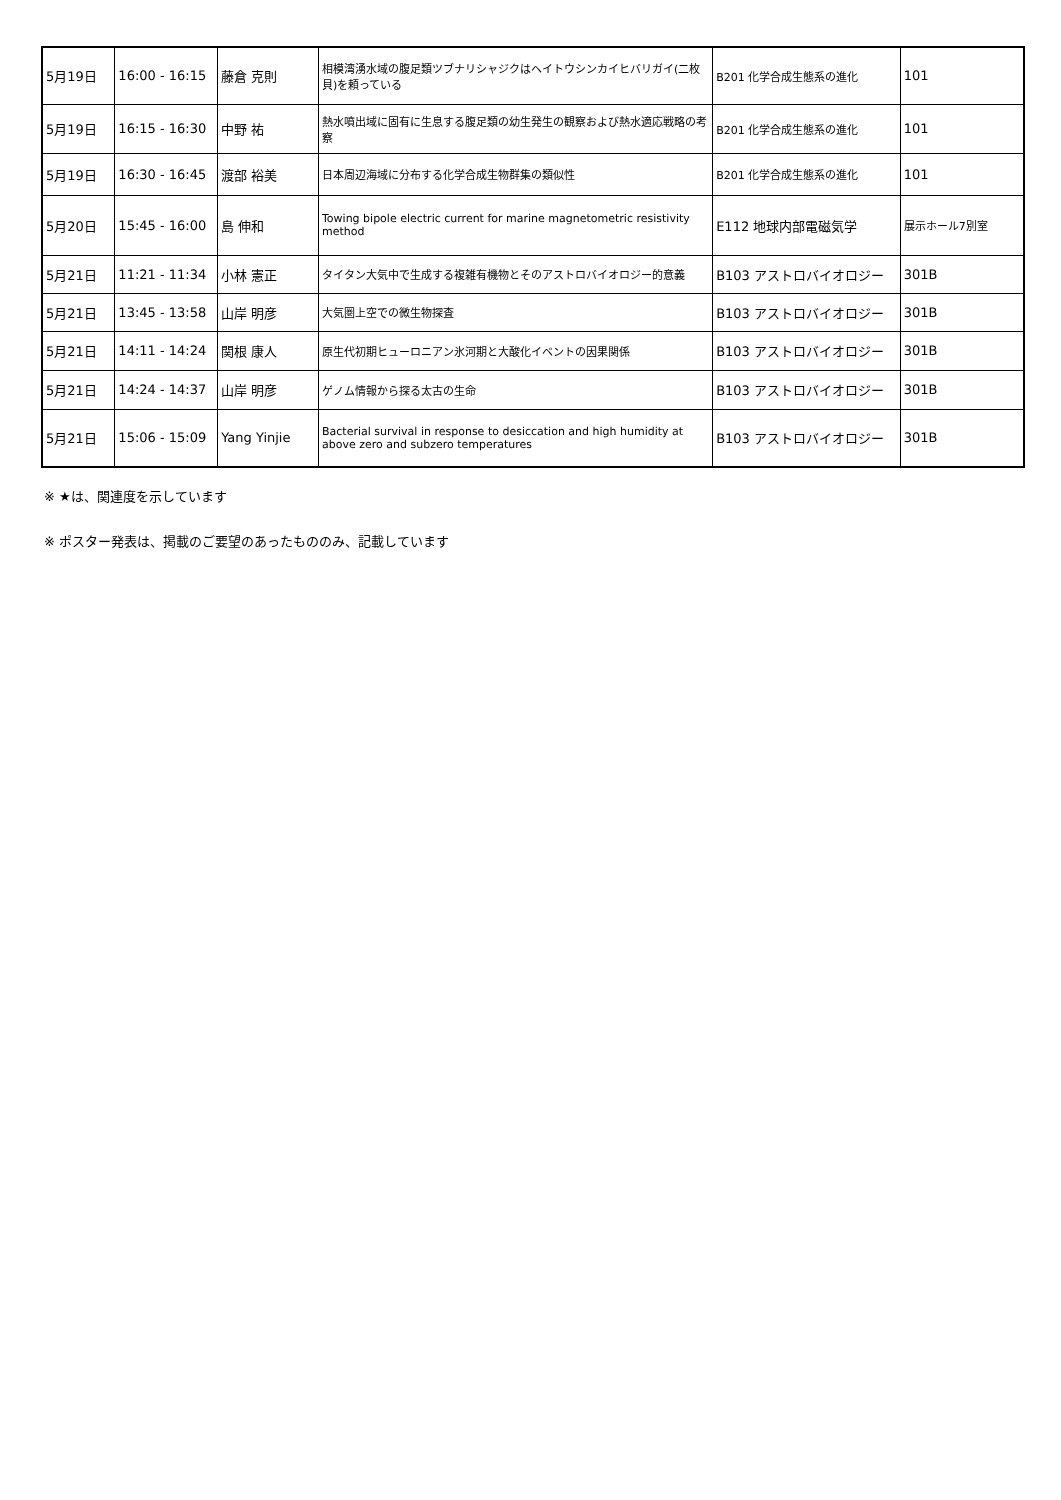| 5月19日 | 16:00 - 16:15 | 藤倉 克則 | 相模湾湧水域の腹足類ツブナリシャジクはヘイトウシンカイヒバリガイ(二枚貝)を頼っている | B201 化学合成生態系の進化 | 101 |
| 5月19日 | 16:15 - 16:30 | 中野 祐 | 熱水噴出域に固有に生息する腹足類の幼生発生の観察および熱水適応戦略の考察 | B201 化学合成生態系の進化 | 101 |
| 5月19日 | 16:30 - 16:45 | 渡部 裕美 | 日本周辺海域に分布する化学合成生物群集の類似性 | B201 化学合成生態系の進化 | 101 |
| 5月20日 | 15:45 - 16:00 | 島 伸和 | Towing bipole electric current for marine magnetometric resistivity method | E112 地球内部電磁気学 | 展示ホール7別室 |
| 5月21日 | 11:21 - 11:34 | 小林 憲正 | タイタン大気中で生成する複雑有機物とそのアストロバイオロジー的意義 | B103 アストロバイオロジー | 301B |
| 5月21日 | 13:45 - 13:58 | 山岸 明彦 | 大気圏上空での微生物探査 | B103 アストロバイオロジー | 301B |
| 5月21日 | 14:11 - 14:24 | 関根 康人 | 原生代初期ヒューロニアン氷河期と大酸化イベントの因果関係 | B103 アストロバイオロジー | 301B |
| 5月21日 | 14:24 - 14:37 | 山岸 明彦 | ゲノム情報から探る太古の生命 | B103 アストロバイオロジー | 301B |
| 5月21日 | 15:06 - 15:09 | Yang Yinjie | Bacterial survival in response to desiccation and high humidity at above zero and subzero temperatures | B103 アストロバイオロジー | 301B |
※ ★は、関連度を示しています
※ ポスター発表は、掲載のご要望のあったもののみ、記載しています